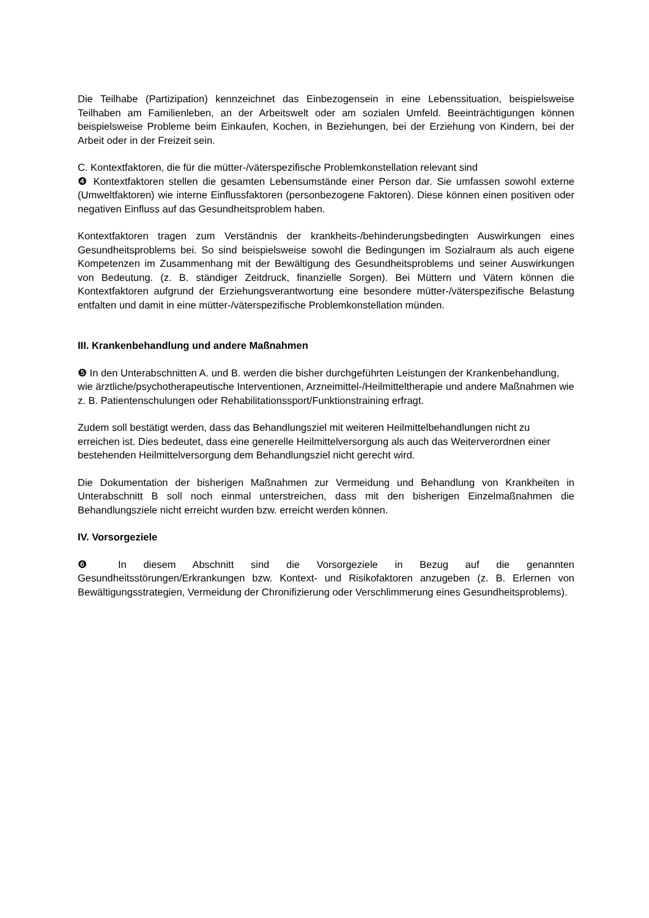Die Teilhabe (Partizipation) kennzeichnet das Einbezogensein in eine Lebenssituation, beispielsweise Teilhaben am Familienleben, an der Arbeitswelt oder am sozialen Umfeld. Beeinträchtigungen können beispielsweise Probleme beim Einkaufen, Kochen, in Beziehungen, bei der Erziehung von Kindern, bei der Arbeit oder in der Freizeit sein.
C. Kontextfaktoren, die für die mütter-/väterspezifische Problemkonstellation relevant sind
❹ Kontextfaktoren stellen die gesamten Lebensumstände einer Person dar. Sie umfassen sowohl externe (Umweltfaktoren) wie interne Einflussfaktoren (personbezogene Faktoren). Diese können einen positiven oder negativen Einfluss auf das Gesundheitsproblem haben.
Kontextfaktoren tragen zum Verständnis der krankheits-/behinderungsbedingten Auswirkungen eines Gesundheitsproblems bei. So sind beispielsweise sowohl die Bedingungen im Sozialraum als auch eigene Kompetenzen im Zusammenhang mit der Bewältigung des Gesundheitsproblems und seiner Auswirkungen von Bedeutung. (z. B. ständiger Zeitdruck, finanzielle Sorgen). Bei Müttern und Vätern können die Kontextfaktoren aufgrund der Erziehungsverantwortung eine besondere mütter-/väterspezifische Belastung entfalten und damit in eine mütter-/väterspezifische Problemkonstellation münden.
III. Krankenbehandlung und andere Maßnahmen
❺ In den Unterabschnitten A. und B. werden die bisher durchgeführten Leistungen der Krankenbehandlung, wie ärztliche/psychotherapeutische Interventionen, Arzneimittel-/Heilmitteltherapie und andere Maßnahmen wie z. B. Patientenschulungen oder Rehabilitationssport/Funktionstraining erfragt.
Zudem soll bestätigt werden, dass das Behandlungsziel mit weiteren Heilmittelbehandlungen nicht zu erreichen ist. Dies bedeutet, dass eine generelle Heilmittelversorgung als auch das Weiterverordnen einer bestehenden Heilmittelversorgung dem Behandlungsziel nicht gerecht wird.
Die Dokumentation der bisherigen Maßnahmen zur Vermeidung und Behandlung von Krankheiten in Unterabschnitt B soll noch einmal unterstreichen, dass mit den bisherigen Einzelmaßnahmen die Behandlungsziele nicht erreicht wurden bzw. erreicht werden können.
IV. Vorsorgeziele
❻ In diesem Abschnitt sind die Vorsorgeziele in Bezug auf die genannten Gesundheitsstörungen/Erkrankungen bzw. Kontext- und Risikofaktoren anzugeben (z. B. Erlernen von Bewältigungsstrategien, Vermeidung der Chronifizierung oder Verschlimmerung eines Gesundheitsproblems).